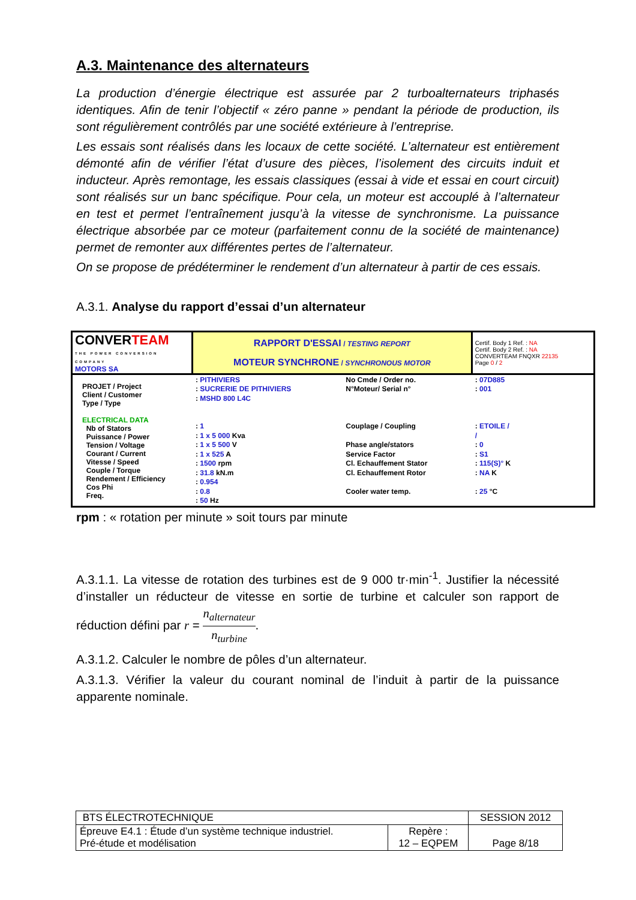A.3. Maintenance des alternateurs
La production d’énergie électrique est assurée par 2 turboalternateurs triphasés identiques. Afin de tenir l’objectif « zéro panne » pendant la période de production, ils sont régulièrement contrôlés par une société extérieure à l’entreprise.
Les essais sont réalisés dans les locaux de cette société. L’alternateur est entièrement démonté afin de vérifier l’état d’usure des pièces, l’isolement des circuits induit et inducteur. Après remontage, les essais classiques (essai à vide et essai en court circuit) sont réalisés sur un banc spécifique. Pour cela, un moteur est accouplé à l’alternateur en test et permet l’entraînement jusqu’à la vitesse de synchronisme. La puissance électrique absorbée par ce moteur (parfaitement connu de la société de maintenance) permet de remonter aux différentes pertes de l’alternateur.
On se propose de prédéterminer le rendement d’un alternateur à partir de ces essais.
A.3.1. Analyse du rapport d’essai d’un alternateur
| CONVER TEAM THE POWER CONVERSION COMPANY MOTORS SA | RAPPORT D'ESSAI / TESTING REPORT MOTEUR SYNCHRONE / SYNCHRONOUS MOTOR | | Certif. Body 1 Ref. : NA Certif. Body 2 Ref. : NA CONVERTEAM FNQXR 22135 Page 0 / 2 |
| PROJET / Project Client / Customer Type / Type ELECTRICAL DATA Nb of Stators Puissance / Power Tension / Voltage Courant / Current Vitesse / Speed Couple / Torque Rendement / Efficiency Cos Phi Freq. | : PITHIVIERS : SUCRERIE DE PITHIVIERS : MSHD 800 L4C : 1 : 1 x 5 000 Kva : 1 x 5 500 V : 1 x 525 A : 1500 rpm : 31.8 kN.m : 0.954 : 0.8 : 50 Hz | No Cmde / Order no. N°Moteur/ Serial n° Couplage / Coupling Phase angle/stators Service Factor Cl. Echauffement Stator Cl. Echauffement Rotor Cooler water temp. | : 07D885 : 001 : ETOILE / / : 0 : S1 : 115(S)° K : NA K : 25 °C |
rpm : « rotation per minute » soit tours par minute
A.3.1.1. La vitesse de rotation des turbines est de 9 000 tr·min<sup>-1</sup>. Justifier la nécessité d’installer un réducteur de vitesse en sortie de turbine et calculer son rapport de réduction défini par r = n<sub>alternateur</sub> n<sub>turbine</sub>.
A.3.1.2. Calculer le nombre de pôles d’un alternateur.
A.3.1.3. Vérifier la valeur du courant nominal de l’induit à partir de la puissance apparente nominale.
| BTS ÉLECTROTECHNIQUE | | SESSION 2012 |
| Épreuve E4.1 : Étude d’un système technique industriel. Pré-étude et modélisation | Repère : 12 – EQPEM | Page 8/18 |